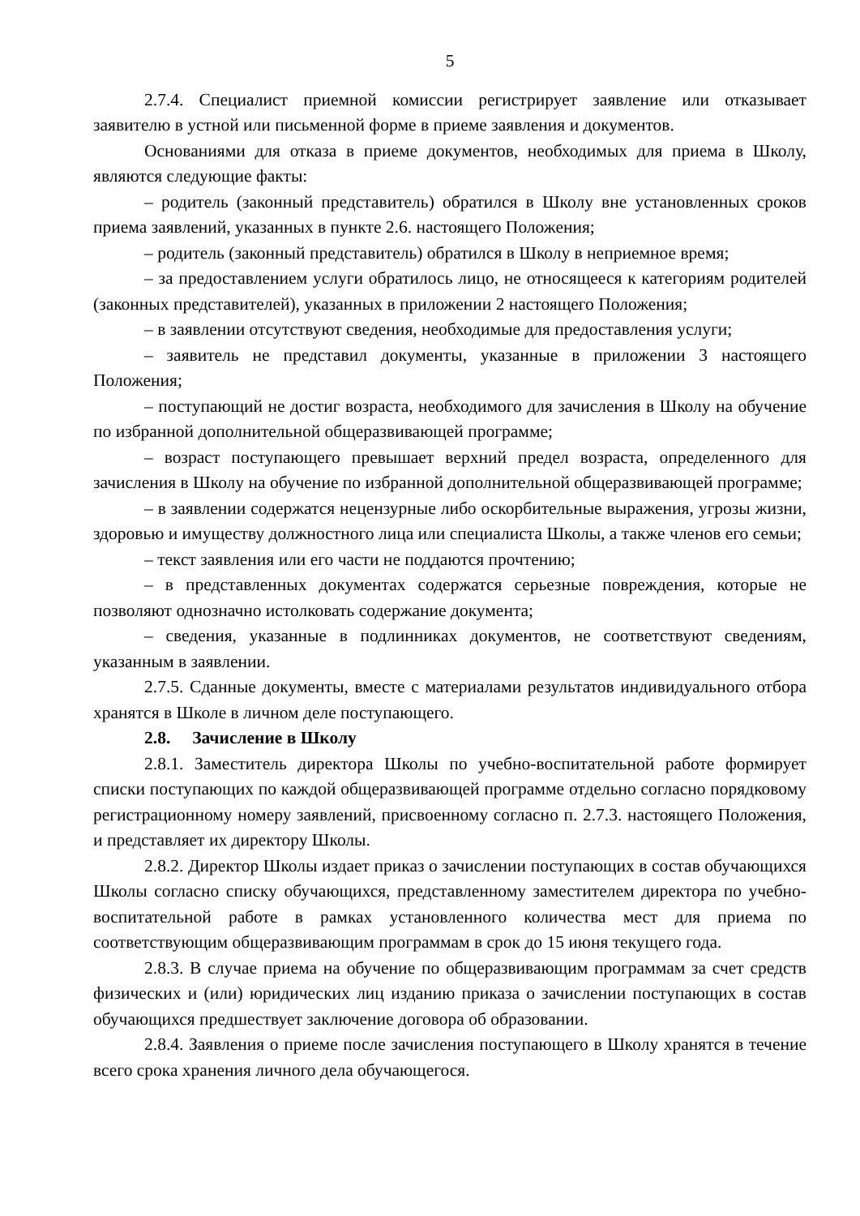5
2.7.4. Специалист приемной комиссии регистрирует заявление или отказывает заявителю в устной или письменной форме в приеме заявления и документов.
Основаниями для отказа в приеме документов, необходимых для приема в Школу, являются следующие факты:
– родитель (законный представитель) обратился в Школу вне установленных сроков приема заявлений, указанных в пункте 2.6. настоящего Положения;
– родитель (законный представитель) обратился в Школу в неприемное время;
– за предоставлением услуги обратилось лицо, не относящееся к категориям родителей (законных представителей), указанных в приложении 2 настоящего Положения;
– в заявлении отсутствуют сведения, необходимые для предоставления услуги;
– заявитель не представил документы, указанные в приложении 3 настоящего Положения;
– поступающий не достиг возраста, необходимого для зачисления в Школу на обучение по избранной дополнительной общеразвивающей программе;
– возраст поступающего превышает верхний предел возраста, определенного для зачисления в Школу на обучение по избранной дополнительной общеразвивающей программе;
– в заявлении содержатся нецензурные либо оскорбительные выражения, угрозы жизни, здоровью и имуществу должностного лица или специалиста Школы, а также членов его семьи;
– текст заявления или его части не поддаются прочтению;
– в представленных документах содержатся серьезные повреждения, которые не позволяют однозначно истолковать содержание документа;
– сведения, указанные в подлинниках документов, не соответствуют сведениям, указанным в заявлении.
2.7.5. Сданные документы, вместе с материалами результатов индивидуального отбора хранятся в Школе в личном деле поступающего.
2.8. Зачисление в Школу
2.8.1. Заместитель директора Школы по учебно-воспитательной работе формирует списки поступающих по каждой общеразвивающей программе отдельно согласно порядковому регистрационному номеру заявлений, присвоенному согласно п. 2.7.3. настоящего Положения, и представляет их директору Школы.
2.8.2. Директор Школы издает приказ о зачислении поступающих в состав обучающихся Школы согласно списку обучающихся, представленному заместителем директора по учебно-воспитательной работе в рамках установленного количества мест для приема по соответствующим общеразвивающим программам в срок до 15 июня текущего года.
2.8.3. В случае приема на обучение по общеразвивающим программам за счет средств физических и (или) юридических лиц изданию приказа о зачислении поступающих в состав обучающихся предшествует заключение договора об образовании.
2.8.4. Заявления о приеме после зачисления поступающего в Школу хранятся в течение всего срока хранения личного дела обучающегося.